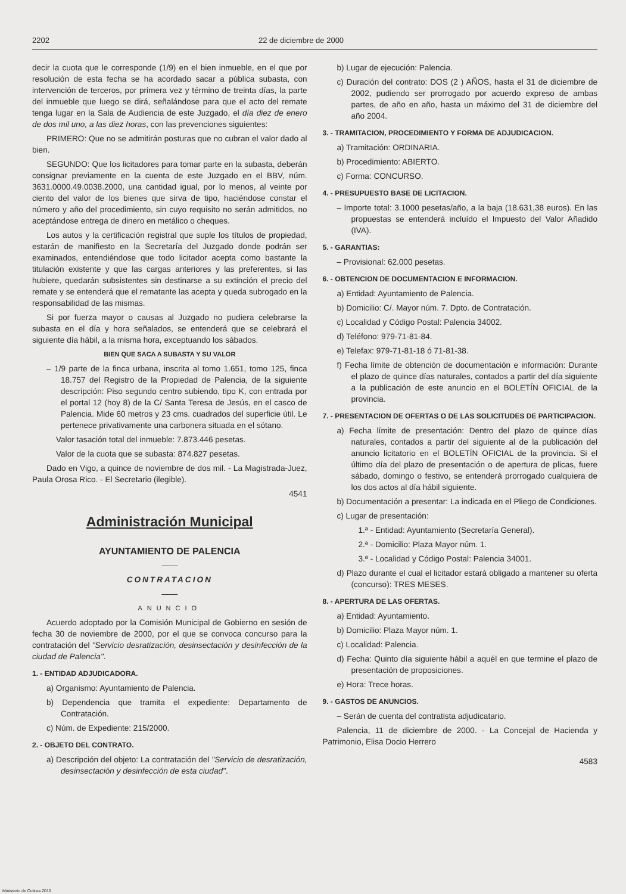2202 22 de diciembre de 2000
decir la cuota que le corresponde (1/9) en el bien inmueble, en el que por resolución de esta fecha se ha acordado sacar a pública subasta, con intervención de terceros, por primera vez y término de treinta días, la parte del inmueble que luego se dirá, señalándose para que el acto del remate tenga lugar en la Sala de Audiencia de este Juzgado, el día diez de enero de dos mil uno, a las diez horas, con las prevenciones siguientes:
PRIMERO: Que no se admitirán posturas que no cubran el valor dado al bien.
SEGUNDO: Que los licitadores para tomar parte en la subasta, deberán consignar previamente en la cuenta de este Juzgado en el BBV, núm. 3631.0000.49.0038.2000, una cantidad igual, por lo menos, al veinte por ciento del valor de los bienes que sirva de tipo, haciéndose constar el número y año del procedimiento, sin cuyo requisito no serán admitidos, no aceptándose entrega de dinero en metálico o cheques.
Los autos y la certificación registral que suple los títulos de propiedad, estarán de manifiesto en la Secretaría del Juzgado donde podrán ser examinados, entendiéndose que todo licitador acepta como bastante la titulación existente y que las cargas anteriores y las preferentes, si las hubiere, quedarán subsistentes sin destinarse a su extinción el precio del remate y se entenderá que el rematante las acepta y queda subrogado en la responsabilidad de las mismas.
Si por fuerza mayor o causas al Juzgado no pudiera celebrarse la subasta en el día y hora señalados, se entenderá que se celebrará el siguiente día hábil, a la misma hora, exceptuando los sábados.
BIEN QUE SACA A SUBASTA Y SU VALOR
– 1/9 parte de la finca urbana, inscrita al tomo 1.651, tomo 125, finca 18.757 del Registro de la Propiedad de Palencia, de la siguiente descripción: Piso segundo centro subiendo, tipo K, con entrada por el portal 12 (hoy 8) de la C/ Santa Teresa de Jesús, en el casco de Palencia. Mide 60 metros y 23 cms. cuadrados del superficie útil. Le pertenece privativamente una carbonera situada en el sótano.
Valor tasación total del inmueble: 7.873.446 pesetas.
Valor de la cuota que se subasta: 874.827 pesetas.
Dado en Vigo, a quince de noviembre de dos mil. - La Magistrada-Juez, Paula Orosa Rico. - El Secretario (ilegible).
4541
Administración Municipal
AYUNTAMIENTO DE PALENCIA
——
CONTRATACION
——
ANUNCIO
Acuerdo adoptado por la Comisión Municipal de Gobierno en sesión de fecha 30 de noviembre de 2000, por el que se convoca concurso para la contratación del "Servicio desratización, desinsectación y desinfección de la ciudad de Palencia".
1. - ENTIDAD ADJUDICADORA.
a) Organismo: Ayuntamiento de Palencia.
b) Dependencia que tramita el expediente: Departamento de Contratación.
c) Núm. de Expediente: 215/2000.
2. - OBJETO DEL CONTRATO.
a) Descripción del objeto: La contratación del "Servicio de desratización, desinsectación y desinfección de esta ciudad".
b) Lugar de ejecución: Palencia.
c) Duración del contrato: DOS (2 ) AÑOS, hasta el 31 de diciembre de 2002, pudiendo ser prorrogado por acuerdo expreso de ambas partes, de año en año, hasta un máximo del 31 de diciembre del año 2004.
3. - TRAMITACION, PROCEDIMIENTO Y FORMA DE ADJUDICACION.
a) Tramitación: ORDINARIA.
b) Procedimiento: ABIERTO.
c) Forma: CONCURSO.
4. - PRESUPUESTO BASE DE LICITACION.
– Importe total: 3.1000 pesetas/año, a la baja (18.631,38 euros). En las propuestas se entenderá incluído el Impuesto del Valor Añadido (IVA).
5. - GARANTIAS:
– Provisional: 62.000 pesetas.
6. - OBTENCION DE DOCUMENTACION E INFORMACION.
a) Entidad: Ayuntamiento de Palencia.
b) Domicilio: C/. Mayor núm. 7. Dpto. de Contratación.
c) Localidad y Código Postal: Palencia 34002.
d) Teléfono: 979-71-81-84.
e) Telefax: 979-71-81-18 ó 71-81-38.
f) Fecha límite de obtención de documentación e información: Durante el plazo de quince días naturales, contados a partir del día siguiente a la publicación de este anuncio en el BOLETÍN OFICIAL de la provincia.
7. - PRESENTACION DE OFERTAS O DE LAS SOLICITUDES DE PARTICIPACION.
a) Fecha límite de presentación: Dentro del plazo de quince días naturales, contados a partir del siguiente al de la publicación del anuncio licitatorio en el BOLETÍN OFICIAL de la provincia. Si el último día del plazo de presentación o de apertura de plicas, fuere sábado, domingo o festivo, se entenderá prorrogado cualquiera de los dos actos al día hábil siguiente.
b) Documentación a presentar: La indicada en el Pliego de Condiciones.
c) Lugar de presentación:
1.ª - Entidad: Ayuntamiento (Secretaría General).
2.ª - Domicilio: Plaza Mayor núm. 1.
3.ª - Localidad y Código Postal: Palencia 34001.
d) Plazo durante el cual el licitador estará obligado a mantener su oferta (concurso): TRES MESES.
8. - APERTURA DE LAS OFERTAS.
a) Entidad: Ayuntamiento.
b) Domicilio: Plaza Mayor núm. 1.
c) Localidad: Palencia.
d) Fecha: Quinto día siguiente hábil a aquél en que termine el plazo de presentación de proposiciones.
e) Hora: Trece horas.
9. - GASTOS DE ANUNCIOS.
– Serán de cuenta del contratista adjudicatario.
Palencia, 11 de diciembre de 2000. - La Concejal de Hacienda y Patrimonio, Elisa Docio Herrero
4583
Ministerio de Cultura 2010